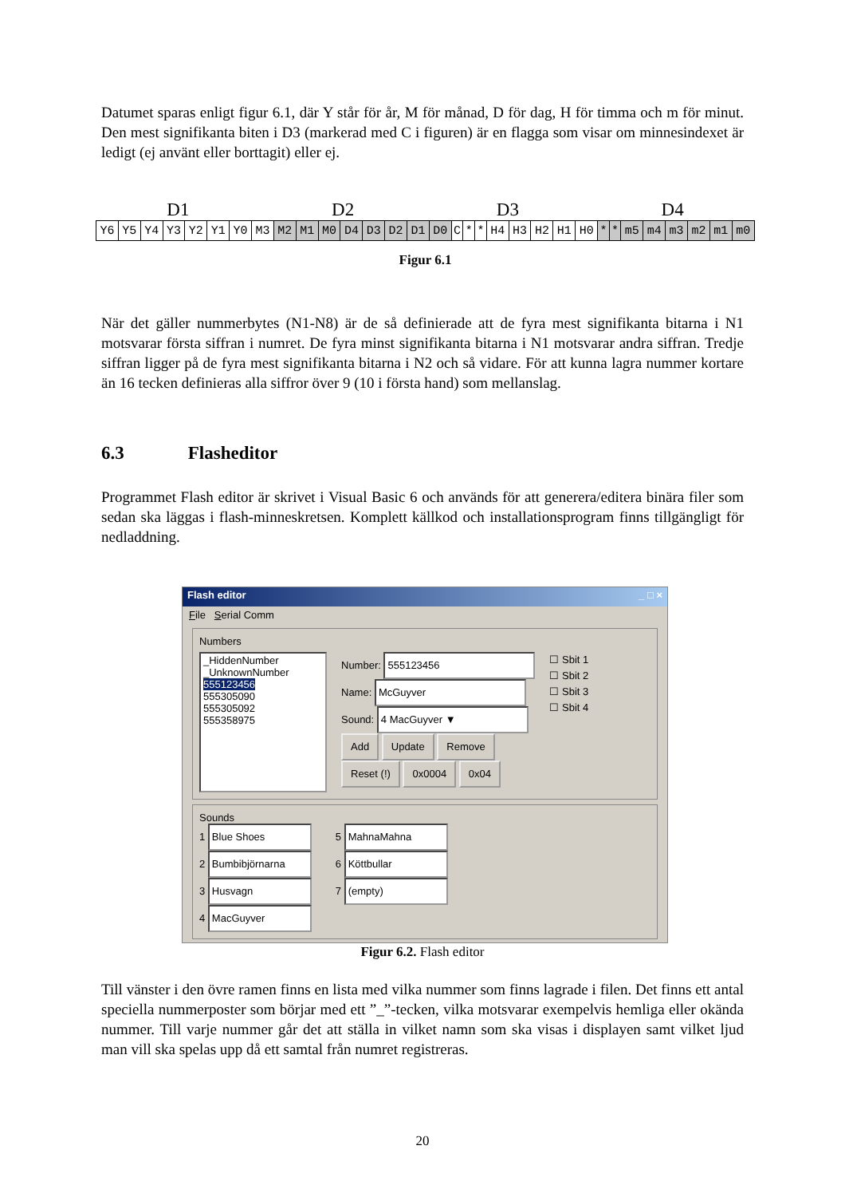Datumet sparas enligt figur 6.1, där Y står för år, M för månad, D för dag, H för timma och m för minut. Den mest signifikanta biten i D3 (markerad med C i figuren) är en flagga som visar om minnesindexet är ledigt (ej använt eller borttagit) eller ej.
D1 D2 D3 D4
| Y6 | Y5 | Y4 | Y3 | Y2 | Y1 | Y0 | M3 | M2 | M1 | M0 | D4 | D3 | D2 | D1 | D0 | C | * | * | H4 | H3 | H2 | H1 | H0 | * | * | m5 | m4 | m3 | m2 | m1 | m0 |
Figur 6.1
När det gäller nummerbytes (N1-N8) är de så definierade att de fyra mest signifikanta bitarna i N1 motsvarar första siffran i numret. De fyra minst signifikanta bitarna i N1 motsvarar andra siffran. Tredje siffran ligger på de fyra mest signifikanta bitarna i N2 och så vidare. För att kunna lagra nummer kortare än 16 tecken definieras alla siffror över 9 (10 i första hand) som mellanslag.
6.3 Flasheditor
Programmet Flash editor är skrivet i Visual Basic 6 och används för att generera/editera binära filer som sedan ska läggas i flash-minneskretsen. Komplett källkod och installationsprogram finns tillgängligt för nedladdning.
Flash editor _ □ ×
File Serial Comm
Numbers
_HiddenNumber
_UnknownNumber
555123456
555305090
555305092
555358975
Number: 555123456
Name: McGuyver
Sound: 4 MacGuyver ▼
Add Update Remove
Reset (!) 0x0004 0x04
☐ Sbit 1
☐ Sbit 2
☐ Sbit 3
☐ Sbit 4
Sounds
1 Blue Shoes
2 Bumbibjörnarna
3 Husvagn
4 MacGuyver
5 MahnaMahna
6 Köttbullar
7 (empty)
Figur 6.2. Flash editor
Till vänster i den övre ramen finns en lista med vilka nummer som finns lagrade i filen. Det finns ett antal speciella nummerposter som börjar med ett ”_”-tecken, vilka motsvarar exempelvis hemliga eller okända nummer. Till varje nummer går det att ställa in vilket namn som ska visas i displayen samt vilket ljud man vill ska spelas upp då ett samtal från numret registreras.
20